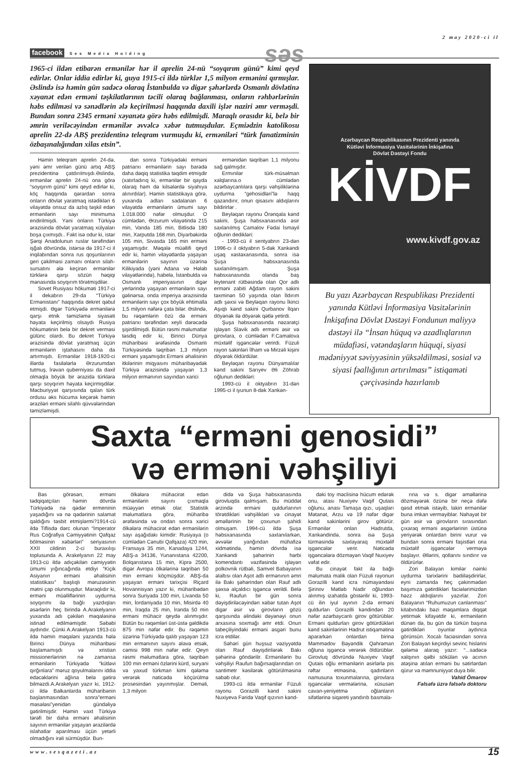facebook Ses Media Holding səs 2 may 2020-ci il
1965-ci ildən etibarən ermənilər hər il aprelin 24-nü “soyqırım günü” kimi qeyd edirlər. Onlar iddia edirlər ki, guya 1915-ci ildə türklər 1,5 milyon ermənini qırmışlar. Əslində isə həmin gün sadəcə olaraq İstanbulda və digər şəhərlərdə Osmanlı dövlətinə xəyanət edən erməni təşkilatlarının təcili olaraq bağlanması, onların rəhbərlərinin həbs edilməsi və sənədlərin ələ keçirilməsi haqqında daxili işlər naziri əmr verməşdi. Bundan sonra 2345 erməni xəyanətə görə həbs edilmişdi. Maraqlı orasıdır ki, belə bir əmrin veriləcəyindən ermənilər əvvəlcə xəbər tutmuşdular. Eçmiədzin katolikosu aprelin 22-də ABŞ prezidentinə teleqram vurmuşdu ki, erməniləri “türk fanatizminin özbaşınalığından xilas etsin”.
Həmin teleqram aprelin 24-də, yəni əmr verilən günü artıq ABŞ prezidentinə çatdırılmışdı.Əslində, ermənilər aprelin 24-nü ona görə “soyqırım günü” kimi qeyd edirlər ki, köç haqqında qərardan sonra onların dövlət yaratmaq istədikləri 6 vilayətdə onsuz da azlıq təşkil edən ermənilərin sayı minimuma endirilmişdi. Yəni onların Türkiyə ərazisində dövlət yaratmaq xülyaları boşa çıxmışdı.. Fakt isə odur ki, istər Şərqi Anadolunun ruslar tərəfindən işğalı dövründə, istərsə də 1917-ci il inqilabından sonra rus qoşunlarının geri çəkilməsi zamanı onların silah-sursatını ələ keçirən ermənilər türklərə qarşı sözün həqiqi mənasında soyqırım törətmişdilər.
Sovet Rusiyası hökuməti 1917-ci il dekabrın 29-da “Türkiyə Ermənistanı” haqqında dekret qəbul etmişdi. Əgər Türkiyədə ermənilərə qarşı etnik təmizləmə siyasəti həyata keçirilmiş olsaydı Rusiya hökumətinin belə bir dekret verməsi gülünc olardı. Bu dekret Türkiyə ərazisində dövlət yaratmaq üçün ermənilərin iştahasını daha da artırmışdı. Ermənilər 1918-1920-ci illərdə fasilələrlə Ərzurumdan tutmuş, İrəvan quberniyası da daxil olmaqla böyük bir ərazidə türklərə qarşı soyqırım həyata keçirmişdilər. Məcburiyyət qarşısında qalan türk ordusu əks hücuma keçərək həmin əraziləri erməni silahlı qüvvələrindən təmizləmişdi.
dan sonra Türkiyədəki erməni patriarxı ermənilərin sayı barədə daha dəqiq statistika təqdim etmişdir (xatırladırıq ki, ermənilər bir qayda olaraq həm də kilsələrdə siyahıya alınırdılar). Həmin statistikaya görə, yuxarıda adları sadalanan 6 vilayətdə ermənilərin ümumi sayı 1.018.000 nəfər olmuşdur. O cümlədən, Ərzurum vilayətində 215 min, Vanda 185 min, Bitlisdə 180 min, Xarputda 168 min, Diyarbəkirdə 105 min, Sivasda 165 min erməni yaşamışdır. Məqalə müəllifi qeyd edir ki, həmin vilayətlərdə yaşayan ermənilərin sayının üzərinə Kilikiyada (yəni Adana və Hələb vilayətlərində), habelə, İstanbulda və Osmanlı imperiyasının digər yerlərində yaşayan ermənilərin sayı gəlinərsə, onda imperiya ərazisində ermənilərin sayı çox böyük ehtimalla 1,5 milyon nəfərə çata bilər. Əslində, bu rəqəmlərin özü də erməni patriarxı tərəfindən xeyli dərəcədə şişirdilmişdi. Bütün rəsmi məlumatlar təsdiq edir ki, Birinci Dünya müharibəsi ərəfəsində Osmanlı Türkiyəsində təqribən 1,3 milyon erməni yaşamışdır.Erməni əhalisinin itkilərinin miqyasını müharibəyədək Türkiyə ərazisində yaşayan 1,3 milyon ermənının sayından xarici
ermənidən təqribən 1,1 milyonu sağ qalmışdır.
Ermınilər türk-müsəlman xalqlarına.o cümlədən azərbaycanlılara qarşı vəhşiliklərinə uydurma “gehosidləri”lə haqq qazandırır, onun qisasını aldıqlarını bildirirlər .
Beyləqan rayonu Örənqala kənd sakini, Şuşa həbsxanasında əsir saxlanılmış Camalov Fədai İsmayil oğlunin dedikləri:
- 1993-cü il sentyabrın 23-dən 1996-cı il oktyabrın 5-dək Xankəndi uşaq xəstəxanasında, sonra isə Şuşa həbsxanasında saxlanılmışam. Şuşa həbsxanasında olanda baş leytenant rütbəsində olan Qor adlı erməni zabiti Ağdam rayon sakini təxminən 50 yaşında olan İldırım adlı şəxsi və Beyləqan rayonu İkinci Aşıqlı kənd sakini Qurbanov İlqarı döyənək ilə döyərək qətlə yetirdi.
Şuşa həbsxanasında nəzarətçi işləyən Slavik adlı erməni əsir və girovlara, o cümlədən F.Camalova müxtəlif işgəncələr verirdi. Füzuli rayon sakinləri İlham və Mirzəli kişini döyərək öldürdülər.
Beyləqan rayonu Dünyamalılar kənd sakini Sarıyev Əli Zöhrab oğlunun dedikləri:
1993-cü il oktyabrın 31-dən 1995-ci il iyunun 8-dək Xankən-
Azərbaycan Respublikasının Prezidenti yanında
Kütləvi İnformasiya Vasitələrinin İnkişafına
Dövlət Dəstəyi Fondu
KİVDF
www.kivdf.gov.az
Bu yazı Azərbaycan Respublikası Prezidenti yanında Kütləvi İnformasiya Vasitələrinin İnkişafına Dövlət Dəstəyi Fondunun maliyyə dəstəyi ilə “İnsan hüquq və azadlıqlarının müdafiəsi, vətəndaşların hüquqi, siyasi mədəniyyət səviyyəsinin yüksəldilməsi, sosial və siyasi fəallığının artırılması” istiqaməti çərçivəsində hazırlanıb
Saxta “erməni genosidi”
və erməni vəhşiliyi
Bəs görəsən, erməni tədqiqatçıları həmin dövrdə Türkiyədə nə qədər ermeninin yaşadığını və nə qədərinin salamat qaldığını təsbit etmişlərmi?1914-cü ildə Tiflisdə dərc olunan “İmperator Rus Coğrafiya Cəmiyyətinin Qafqaz bölməsinin xəbərləri” seriyasının XXII cildinin 2-ci buraxılışı toplusunda A. Arakelyanın 22 may 1913-cü ildə adıçəkilən cəmiyyətin ümumi yığıncağında etdiyi “Kiçik Asiyanın erməni əhalisinin statistikası” başlıqlı məruzəsinin mətni çap olunmuşdur. Maraqlıdır ki, erməni müəlliflərinin uydurma soyqırımı ilə bağlı yazdıqları əsərlərin heç birində A.Arakelyanın yuxarıda adı çəkilən məqaləsinə istinad edilməmişdir. Səbəbi aydındır. Çünki A.Arakelyan 1913-cü ildə həmin məqaləni yazanda hələ Birinci Dünya müharibəsi başlamamışdı və xristian missionerlərinin nə zamansa ermənilərin Türkiyədə “kütləvi qırğınlara” məruz qoyulmalarını iddia edəcəklərini ağlına belə gətirə bilməzdi.A.Arakelyan yazır ki, 1912-ci ildə Balkanlarda müharibənin başlanmasından sonra”erməni məsələsi”yenidən gündəliyə gətirilmişdir. Həmin vaxt Türkiyə tərəfi bir daha erməni əhalisinin sayının ermənilər yaşayan ərazilərdə islahatlar aparılması üçün yetərli olmadığını irəli sürmüşdür. Bun-
ölkələrə mühacirət edən ermənilərin sayını çıxmaqla müəyyən etmək olar. Statistik məlumatlara görə, müharibə ərəfəsində və ondan sonra xarici ölkələrə mühacirət edən ermənilərin sayı aşağıdakı kimidir: Rusiyaya (o cümlədən Cənubi Qafqaza) 420 min, Fransaya 35 min, Kanadaya 1244, ABŞ-a 34136, Yunanıstana 42200, Bolqarıstana 15 min, Kiprə 2500, digər Avropa ölkələrinə təqribən 50 min erməni köçmüşdür. ABŞ-da yaşayan erməni tarixçisi Riçard Hovannisyan yazır ki, müharibədən sonra Suriyada 100 min, Livanda 50 min, İordaniyada 10 min, Misirdə 40 min, İraqda 25 min, İranda 50 min erməni mühacir qeydə alınmışdır. Bütün bu rəqəmləri üst-üstə gəldikdə 875 min nəfər edir. Bu rəqəmin üzərinə Türkiyədə qalıb yaşayan 123 min ermənının sayını əlavə etsək, cəmisi 998 min nəfər edir. Qeyri rəsmi məlumatlara görə, təqribən 100 min erməni özlərini kürd, suryani və yaxud türkman kimi qələmə verərək nəticədə köçürülmə prosesindən yayınmışlar. Deməli, 1,3 milyon
didə və Şuşa həbsxanasında girovluqda qalmışam. Bu müddət ərzində erməni quldurlarının törətdikləri vəhşilikləri və cinayət əməllərinin bir çoxunun şahidi olmuşam. 1994-cü ildə Şuşa həbsxanasında saxlanılarkən, əvvələr yanğından mühafizə xidmətində, həmin dövrdə isə Xankəndi şəhərinin hərbi komendantı vəzifəsində işləyən polkovnik rütbəli, Samvel Babayanın əlaltısı olan Aşot adlı ermənının əmri ilə Bakı şəhərindən olan Rauf adlı şəxsə alçaldıcı işgəncə verildi. Belə ki, Raufun bir gün sonra dəyişdiriləcəyindən xəbər tutan Aşot digər əsir və girovların gözü qarşısında əlindəki dəyənəyi onun arxasına soxmağı əmr etdi. Onun tabeçiliyindəki erməni əsgəri bunu icra etdilər.
Səhəri gün huşsuz vəziyyətdə olan Rauf dəyişdirilərək Bakı şəhərinə göndərilir. Ermənilərin bu vəhşiliyi Raufun bağırsaqlarından on santimetr kəsilərək götürülməsinə səbəb olur.
1993-cü ildə ermənilər Füzuli rayonu Gorazilli kənd sakini Nuxiyeva Fəridə Vaqif qızının kənd-
dəki toy məclisinə hücum edərək onu, atası Nuxiyev Vaqif Qutais oğlunu, anası Tamaşa qızı, uşaqları Mətanət, Arzu və 19 nəfər digər kənd sakinlərini girov götürür. Ermənilər onları Hadrutda, Xankəndində, sonra isə Şuşa türməsində saxlayaraq müxtəlif işgəncələr verir. Nəticədə işgəncələrə dözməyən Vaqif Nuxiyev vəfat edir.
Bu cinayət fakt ilə bağlı məlumata malik olan Füzuli rayonun Gorazilli kənd icra nümayəndəsi Şirinov Mətləb Nadir oğlundan alınmış izahatda göstərilir ki, 1993-cü ilin iyul ayının 2-də erməni quldurları Gorazilli kəndindən 20 nəfər azərbaycanlı girov götürüblər. Erməni quldurları girov götürdükləri kənd sakinlərinin Hadrut istiqamətinə apararkən onlardan birinə Məmmədov Bəyəndik Qəhrəman oğluna işgəncə verərək öldürüblər. Girovluq dövründə Nuxiyev Vaqif Qutais oğlu ermənilərin əsirlərlə pis rəftar etməsinə, qadınların namusuna toxunmalarına, girovlara işgəncələr vermələrinə, xüsusən cavan-yeniyetmə oğlanların sifətlərinə siqareti yandırıb basmala-
rına və s. digər əməllərinə dözməyərək özünə bir neçə dəfə qəsd etmək istəyib, lakin ermənilər buna imkan verməyiblər. Nəhayət bir gün əsir və girovların sırasından çıxaraq erməni əsgərlərinin üstünə yeriyərək onlardan birini vurur və bundan sonra erməni faşistləri ona müxtəlif işgəncələr verməyə başlayır. Əllərini, qollarını sındırır və öldürürlər.
Zori Balayan kimilər nəinki uydurma tarixlərini bədiiləşdirirlər, eyni zamanda heç çəkinmədən başımıza gətirdikləri faciələrimizdən həzz aldıqlarını yazırlar. Zori Balayanın “Ruhumuzun canlanması” kitabındakı bəzi məqamlara diqqət yetirmək kifayətdir ki, ermənilərin dünən də, bu gün də türkün başına gətirdikləri oyunlar aydınca görünsün. Xocalı faciəsindən sonra Zori Balayan keçirdiyi sevinc hislərini qələmə alaraq yazır: “...sadəcə xalqının qəlbi sökülən və acının atəşinə atılan erməni bu sətirlərdən qürur və məmnuniyyət duya bilir.
Vahid Ömərov
Fəlsəfə üzrə fəlsəfə doktoru
www.sesqazeti.az 15